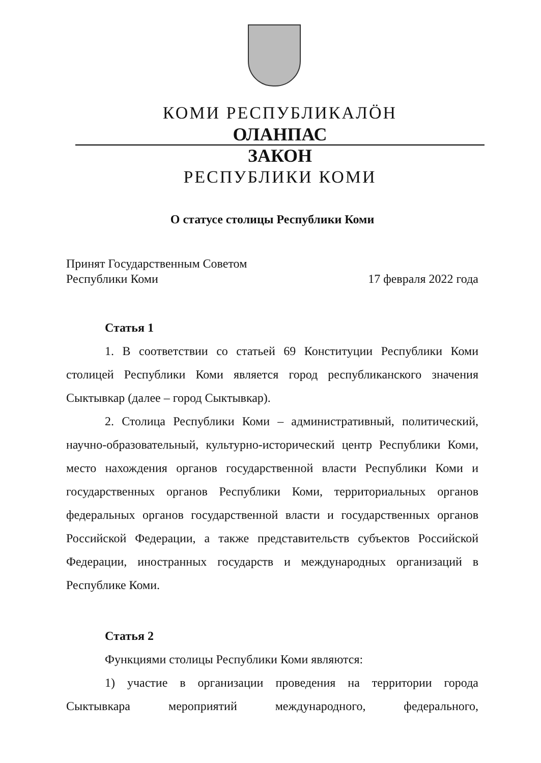КОМИ РЕСПУБЛИКАЛÖН
ОЛАНПАС
ЗАКОН
РЕСПУБЛИКИ КОМИ
О статусе столицы Республики Коми
Принят Государственным Советом
Республики Коми 17 февраля 2022 года
Статья 1
1. В соответствии со статьей 69 Конституции Республики Коми столицей Республики Коми является город республиканского значения Сыктывкар (далее – город Сыктывкар).
2. Столица Республики Коми – административный, политический, научно-образовательный, культурно-исторический центр Республики Коми, место нахождения органов государственной власти Республики Коми и государственных органов Республики Коми, территориальных органов федеральных органов государственной власти и государственных органов Российской Федерации, а также представительств субъектов Российской Федерации, иностранных государств и международных организаций в Республике Коми.
Статья 2
Функциями столицы Республики Коми являются:
1) участие в организации проведения на территории города Сыктывкара мероприятий международного, федерального,